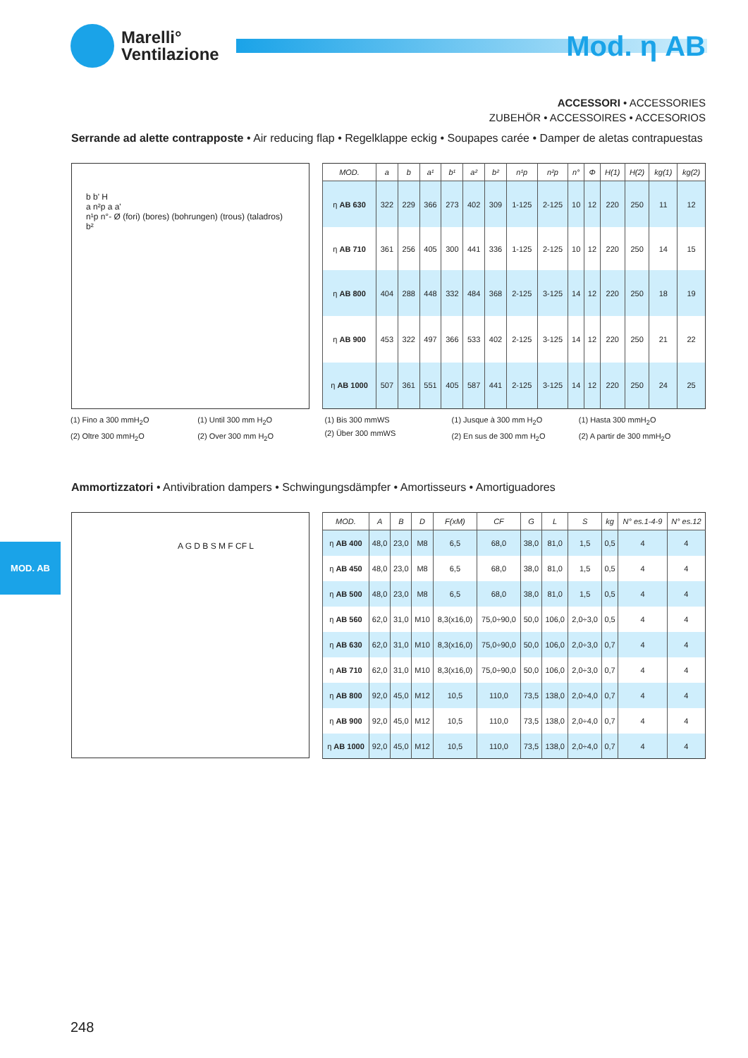Marelli°
Ventilazione
Mod. η AB
ACCESSORI • ACCESSORIES
ZUBEHÖR • ACCESSOIRES • ACCESORIOS
Serrande ad alette contrapposte • Air reducing flap • Regelklappe eckig • Soupapes carée • Damper de aletas contrapuestas
b b' H
a n²p a a'
n¹p n°- Ø (fori) (bores) (bohrungen) (trous) (taladros)
b²
| MOD. | a | b | a¹ | b¹ | a² | b² | n¹p | n²p | n° | Φ | H(1) | H(2) | kg(1) | kg(2) |
| --- | --- | --- | --- | --- | --- | --- | --- | --- | --- | --- | --- | --- | --- | --- |
| η AB 630 | 322 | 229 | 366 | 273 | 402 | 309 | 1-125 | 2-125 | 10 | 12 | 220 | 250 | 11 | 12 |
| η AB 710 | 361 | 256 | 405 | 300 | 441 | 336 | 1-125 | 2-125 | 10 | 12 | 220 | 250 | 14 | 15 |
| η AB 800 | 404 | 288 | 448 | 332 | 484 | 368 | 2-125 | 3-125 | 14 | 12 | 220 | 250 | 18 | 19 |
| η AB 900 | 453 | 322 | 497 | 366 | 533 | 402 | 2-125 | 3-125 | 14 | 12 | 220 | 250 | 21 | 22 |
| η AB 1000 | 507 | 361 | 551 | 405 | 587 | 441 | 2-125 | 3-125 | 14 | 12 | 220 | 250 | 24 | 25 |
(1) Fino a 300 mmH<sub>2</sub>O
(2) Oltre 300 mmH<sub>2</sub>O
(1) Until 300 mm H<sub>2</sub>O
(2) Over 300 mm H<sub>2</sub>O
(1) Bis 300 mmWS
(2) Über 300 mmWS
(1) Jusque à 300 mm H<sub>2</sub>O
(2) En sus de 300 mm H<sub>2</sub>O
(1) Hasta 300 mmH<sub>2</sub>O
(2) A partir de 300 mmH<sub>2</sub>O
Ammortizzatori • Antivibration dampers • Schwingungsdämpfer • Amortisseurs • Amortiguadores
A G D B S M F CF L
| MOD. | A | B | D | F(xM) | CF | G | L | S | kg | N° es.1-4-9 | N° es.12 |
| --- | --- | --- | --- | --- | --- | --- | --- | --- | --- | --- | --- |
| η AB 400 | 48,0 | 23,0 | M8 | 6,5 | 68,0 | 38,0 | 81,0 | 1,5 | 0,5 | 4 | 4 |
| η AB 450 | 48,0 | 23,0 | M8 | 6,5 | 68,0 | 38,0 | 81,0 | 1,5 | 0,5 | 4 | 4 |
| η AB 500 | 48,0 | 23,0 | M8 | 6,5 | 68,0 | 38,0 | 81,0 | 1,5 | 0,5 | 4 | 4 |
| η AB 560 | 62,0 | 31,0 | M10 | 8,3(x16,0) | 75,0÷90,0 | 50,0 | 106,0 | 2,0÷3,0 | 0,5 | 4 | 4 |
| η AB 630 | 62,0 | 31,0 | M10 | 8,3(x16,0) | 75,0÷90,0 | 50,0 | 106,0 | 2,0÷3,0 | 0,7 | 4 | 4 |
| η AB 710 | 62,0 | 31,0 | M10 | 8,3(x16,0) | 75,0÷90,0 | 50,0 | 106,0 | 2,0÷3,0 | 0,7 | 4 | 4 |
| η AB 800 | 92,0 | 45,0 | M12 | 10,5 | 110,0 | 73,5 | 138,0 | 2,0÷4,0 | 0,7 | 4 | 4 |
| η AB 900 | 92,0 | 45,0 | M12 | 10,5 | 110,0 | 73,5 | 138,0 | 2,0÷4,0 | 0,7 | 4 | 4 |
| η AB 1000 | 92,0 | 45,0 | M12 | 10,5 | 110,0 | 73,5 | 138,0 | 2,0÷4,0 | 0,7 | 4 | 4 |
MOD. AB
248